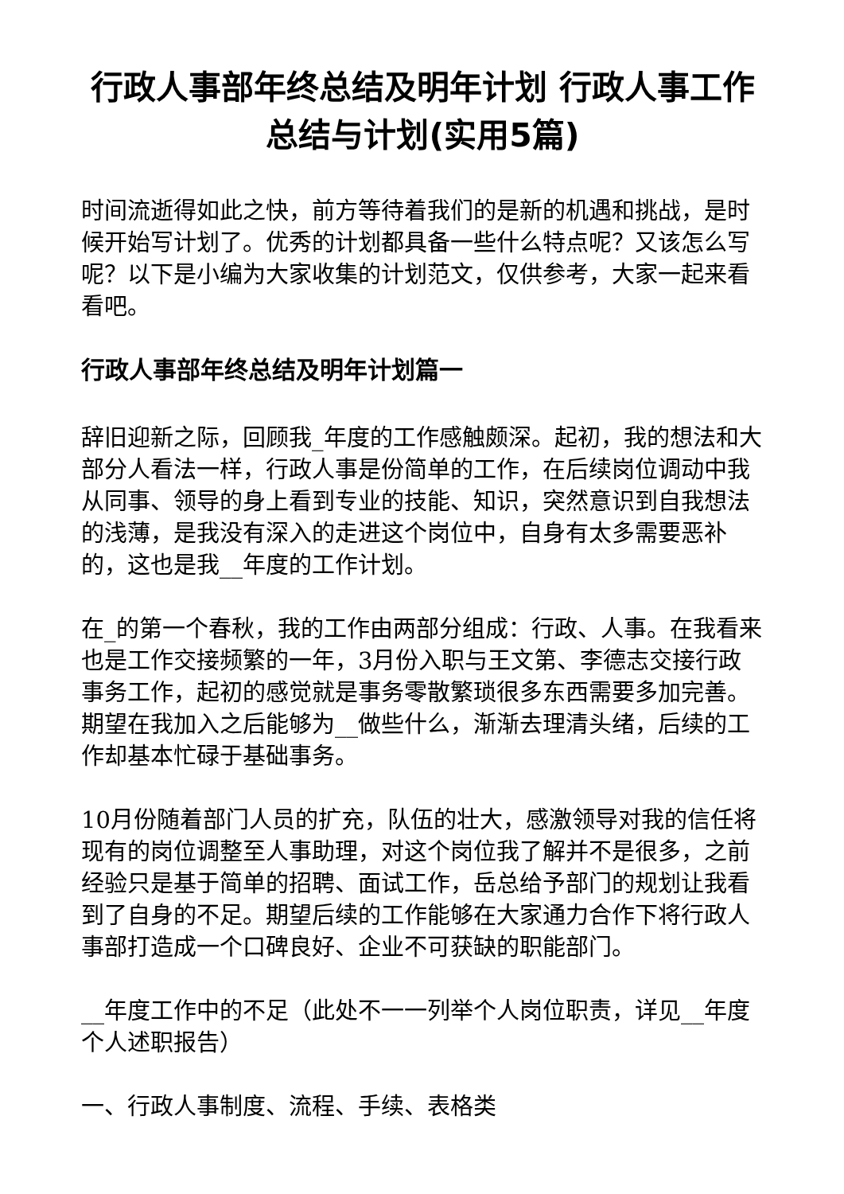行政人事部年终总结及明年计划 行政人事工作总结与计划(实用5篇)
时间流逝得如此之快，前方等待着我们的是新的机遇和挑战，是时候开始写计划了。优秀的计划都具备一些什么特点呢？又该怎么写呢？以下是小编为大家收集的计划范文，仅供参考，大家一起来看看吧。
行政人事部年终总结及明年计划篇一
辞旧迎新之际，回顾我_年度的工作感触颇深。起初，我的想法和大部分人看法一样，行政人事是份简单的工作，在后续岗位调动中我从同事、领导的身上看到专业的技能、知识，突然意识到自我想法的浅薄，是我没有深入的走进这个岗位中，自身有太多需要恶补的，这也是我__年度的工作计划。
在_的第一个春秋，我的工作由两部分组成：行政、人事。在我看来也是工作交接频繁的一年，3月份入职与王文第、李德志交接行政事务工作，起初的感觉就是事务零散繁琐很多东西需要多加完善。期望在我加入之后能够为__做些什么，渐渐去理清头绪，后续的工作却基本忙碌于基础事务。
10月份随着部门人员的扩充，队伍的壮大，感激领导对我的信任将现有的岗位调整至人事助理，对这个岗位我了解并不是很多，之前经验只是基于简单的招聘、面试工作，岳总给予部门的规划让我看到了自身的不足。期望后续的工作能够在大家通力合作下将行政人事部打造成一个口碑良好、企业不可获缺的职能部门。
__年度工作中的不足（此处不一一列举个人岗位职责，详见__年度个人述职报告）
一、行政人事制度、流程、手续、表格类